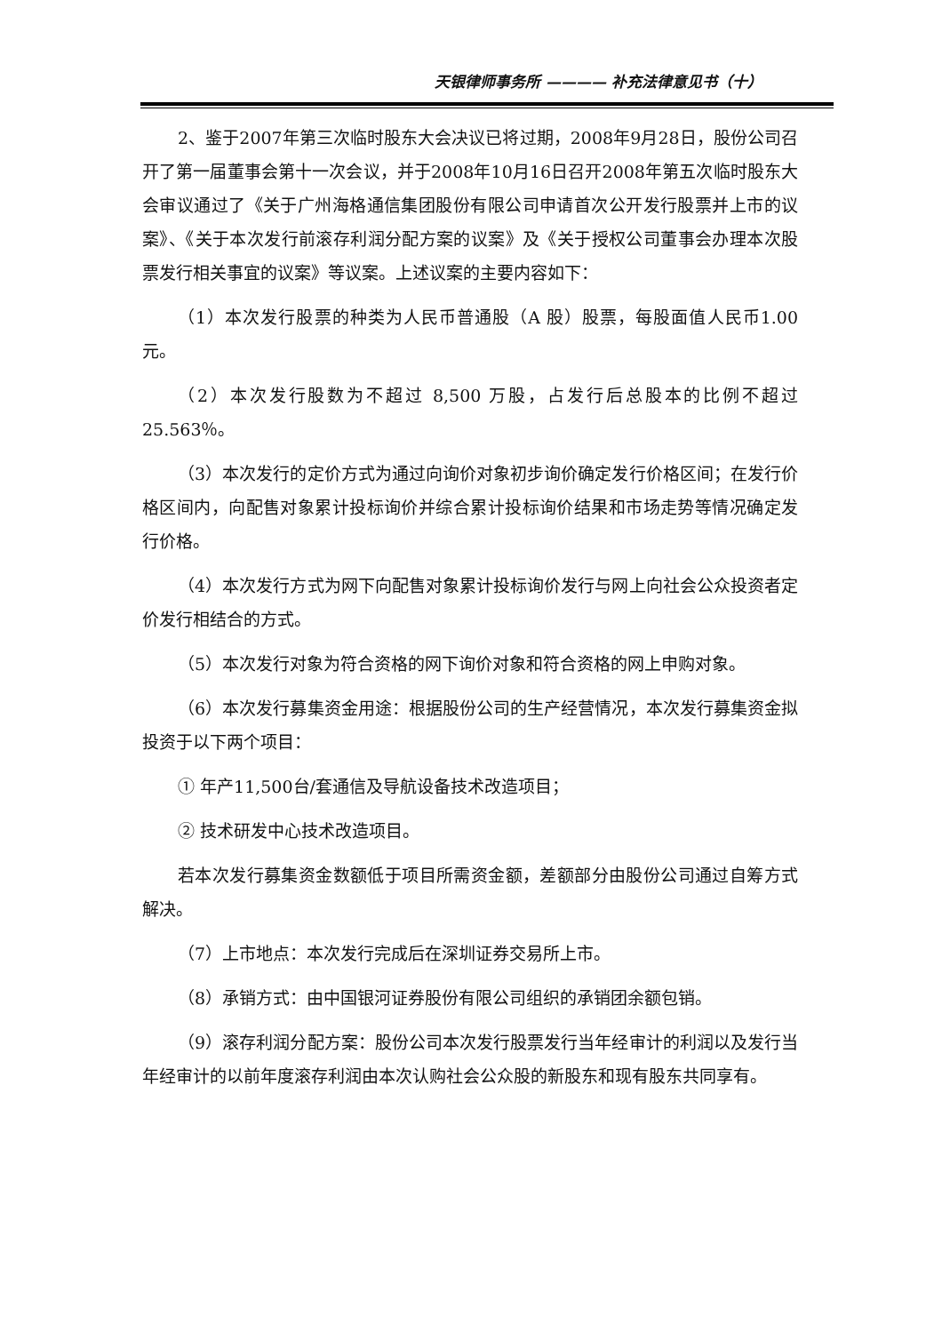天银律师事务所 ———— 补充法律意见书（十）
2、鉴于2007年第三次临时股东大会决议已将过期，2008年9月28日，股份公司召开了第一届董事会第十一次会议，并于2008年10月16日召开2008年第五次临时股东大会审议通过了《关于广州海格通信集团股份有限公司申请首次公开发行股票并上市的议案》、《关于本次发行前滚存利润分配方案的议案》及《关于授权公司董事会办理本次股票发行相关事宜的议案》等议案。上述议案的主要内容如下：
（1）本次发行股票的种类为人民币普通股（A 股）股票，每股面值人民币1.00元。
（2）本次发行股数为不超过 8,500 万股，占发行后总股本的比例不超过25.563％。
（3）本次发行的定价方式为通过向询价对象初步询价确定发行价格区间；在发行价格区间内，向配售对象累计投标询价并综合累计投标询价结果和市场走势等情况确定发行价格。
（4）本次发行方式为网下向配售对象累计投标询价发行与网上向社会公众投资者定价发行相结合的方式。
（5）本次发行对象为符合资格的网下询价对象和符合资格的网上申购对象。
（6）本次发行募集资金用途：根据股份公司的生产经营情况，本次发行募集资金拟投资于以下两个项目：
① 年产11,500台/套通信及导航设备技术改造项目；
② 技术研发中心技术改造项目。
若本次发行募集资金数额低于项目所需资金额，差额部分由股份公司通过自筹方式解决。
（7）上市地点：本次发行完成后在深圳证券交易所上市。
（8）承销方式：由中国银河证券股份有限公司组织的承销团余额包销。
（9）滚存利润分配方案：股份公司本次发行股票发行当年经审计的利润以及发行当年经审计的以前年度滚存利润由本次认购社会公众股的新股东和现有股东共同享有。